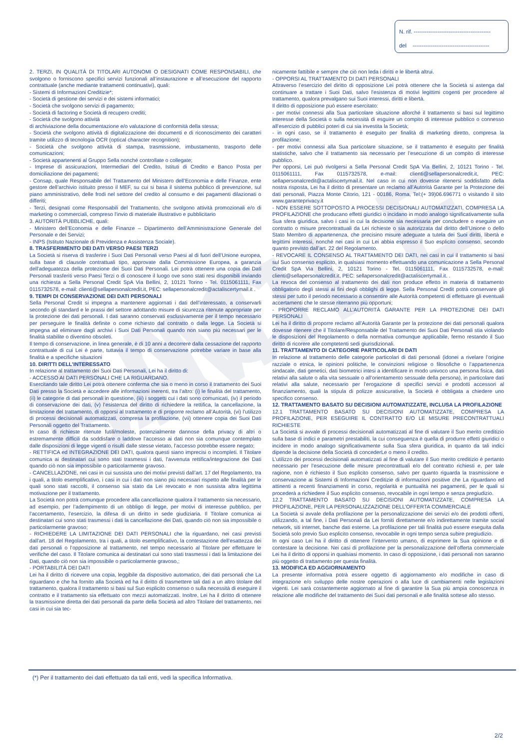FAC SIMILE
N. rif. ------------------------------------------
del ------------------------------------------
2. TERZI, IN QUALITÀ DI TITOLARI AUTONOMI O DESIGNATI COME RESPONSABILI, che svolgono o forniscono specifici servizi funzionali all’instaurazione e all’esecuzione del rapporto contrattuale (anche mediante trattamenti continuativi), quali:
- Sistemi di Informazioni Creditizie*;
- Società di gestione dei servizi e dei sistemi informatici;
- Società che svolgono servizi di pagamento;
- Società di factoring e Società di recupero crediti;
- Società che svolgono attività
di archiviazione della documentazione e/o valutazione di conformità della stessa;
- Società che svolgono attività di digitalizzazione dei documenti e di riconoscimento dei caratteri tramite utilizzo di tecnologia OCR (optical character recognition);
- Società che svolgono attività di stampa, trasmissione, imbustamento, trasporto delle comunicazioni;
- Società appartenenti al Gruppo Sella nonché controllate o collegate;
- Imprese di assicurazioni, Intermediari del Credito, Istituti di Credito e Banco Posta per domiciliazione dei pagamenti;
- Consap, quale Responsabile del Trattamento del Ministero dell’Economia e delle Finanze, ente gestore dell’archivio istituito presso il MEF, su cui si basa il sistema pubblico di prevenzione, sul piano amministrativo, delle frodi nel settore del credito al consumo e dei pagamenti dilazionati o differiti;
- Terzi, designati come Responsabili del Trattamento, che svolgono attività promozionali e/o di marketing o commerciali, compreso l’invio di materiale illustrativo e pubblicitario
3. AUTORITÀ PUBBLICHE, quali:
- Ministero dell’Economia e delle Finanze – Dipartimento dell’Amministrazione Generale del Personale e dei Servizi;
- INPS (Istituto Nazionale di Previdenza e Assistenza Sociale).
8. TRASFERIMENTO DEI DATI VERSO PAESI TERZI
La Società si riserva di trasferire i Suoi Dati Personali verso Paesi al di fuori dell’Unione europea, sulla base di clausole contrattuali tipo, approvate dalla Commissione Europea, a garanzia dell’adeguatezza della protezione dei Suoi Dati Personali. Lei potrà ottenere una copia dei Dati Personali trasferiti verso Paesi Terzi o di conoscere il luogo ove sono stati resi disponibili inviando una richiesta a Sella Personal Credit SpA Via Bellini, 2, 10121 Torino - Tel. 0115061111, Fax 0115732578, e-mail: clienti@sellapersonalcredit.it, PEC: sellapersonalcredit@actaliscertymail.it .
9. TEMPI DI CONSERVAZIONE DEI DATI PERSONALI
Sella Personal Credit si impegna a mantenere aggiornati i dati dell’interessato, a conservarli secondo gli standard e le prassi del settore adottando misure di sicurezza ritenute appropriate per la protezione dei dati personali. I dati saranno conservati esclusivamente per il tempo necessario per perseguire le finalità definite o come richiesto dal contratto o dalla legge. La Società si impegna ad eliminare dagli archivi i Suoi Dati Personali quando non siano più necessari per le finalità stabilite o diventino obsoleti.
Il tempo di conservazione, in linea generale, è di 10 anni a decorrere dalla cessazione del rapporto contrattuale di cui Lei è parte, tuttavia il tempo di conservazione potrebbe variare in base alla finalità e a specifiche situazioni
10. DIRITTI DELL’INTERESSATO
In relazione al trattamento dei Suoi Dati Personali, Lei ha il diritto di:
- ACCESSO AI DATI PERSONALI CHE LA RIGUARDANO.
Esercitando tale diritto Lei potrà ottenere conferma che sia o meno in corso il trattamento dei Suoi Dati presso la Società e accedere alle informazioni inerenti, tra l’altro: (i) le finalità del trattamento, (ii) le categorie di dati personali in questione, (iii) i soggetti cui i dati sono comunicati, (iv) il periodo di conservazione dei dati, (v) l’esistenza del diritto di richiedere la rettifica, la cancellazione, la limitazione del trattamento, di opporsi al trattamento e di proporre reclamo all’Autorità, (vi) l’utilizzo di processi decisionali automatizzati, compresa la profilazione, (vii) ottenere copia dei Suoi Dati Personali oggetto del Trattamento.
In caso di richieste ritenute futili/moleste, potenzialmente dannose della privacy di altri o estremamente difficili da soddisfare o laddove l’accesso ai dati non sia comunque contemplato dalle disposizioni di legge vigenti o risulti dalle stesse vietato, l’accesso potrebbe essere negato;
- RETTIFICA ed INTEGRAZIONE DEI DATI, qualora questi siano imprecisi o incompleti. Il Titolare comunica ai destinatari cui sono stati trasmessi i dati, l’avvenuta rettifica/integrazione dei Dati quando ciò non sia impossibile o particolarmente gravoso.
- CANCELLAZIONE, nei casi in cui sussista uno dei motivi previsti dall’art. 17 del Regolamento, tra i quali, a titolo esemplificativo, i casi in cui i dati non siano più necessari rispetto alle finalità per le quali sono stati raccolti, il consenso sia stato da Lei revocato e non sussista altra legittima motivazione per il trattamento.
La Società non potrà comunque procedere alla cancellazione qualora il trattamento sia necessario, ad esempio, per l’adempimento di un obbligo di legge, per motivi di interesse pubblico, per l’accertamento, l’esercizio, la difesa di un diritto in sede giudiziaria. Il Titolare comunica ai destinatari cui sono stati trasmessi i dati la cancellazione dei Dati, quando ciò non sia impossibile o particolarmente gravoso;
- RICHIEDERE LA LIMITAZIONE DEI DATI PERSONALI che la riguardano, nei casi previsti dall’art. 18 del Regolamento, tra i quali, a titolo esemplificativo, la contestazione dell’esattezza dei dati personali o l’opposizione al trattamento, nel tempo necessario al Titolare per effettuare le verifiche del caso. Il Titolare comunica ai destinatari cui sono stati trasmessi i dati la limitazione dei Dati, quando ciò non sia impossibile o particolarmente gravoso,;
- PORTABILITÀ DEI DATI
Lei ha il diritto di ricevere una copia, leggibile da dispositivo automatico, dei dati personali che La riguardano e che ha fornito alla Società ed ha il diritto di trasmettere tali dati a un altro titolare del trattamento, qualora il trattamento si basi sul Suo esplicito consenso o sulla necessità di eseguire il contratto e il trattamento sia effettuato con mezzi automatizzati. Inoltre, Lei ha il diritto di ottenere la trasmissione diretta dei dati personali da parte della Società ad altro Titolare del trattamento, nei casi in cui sia tec-
nicamente fattibile e sempre che ciò non leda i diritti e le libertà altrui.
- OPPORSI AL TRATTAMENTO DI DATI PERSONALI
Attraverso l’esercizio del diritto di opposizione Lei potrà ottenere che la Società si astenga dal continuare a trattare i Suoi Dati, salvo l’esistenza di motivi legittimi cogenti per procedere al trattamento, qualora prevalgano sui Suoi interessi, diritti e libertà.
Il diritto di opposizione può essere esercitato:
- per motivi connessi alla Sua particolare situazione allorché il trattamento si basi sul legittimo interesse della Società o sulla necessità di esguire un compito di interesse pubblico o connesso all’esercizio di pubblici poteri di cui sia investita la Società;
- in ogni caso, se il trattamento è eseguito per finalità di marketing diretto, compresa la profilazione;
- per motivi connessi alla Sua particolare situazione, se il trattamento è eseguito per finalità statistiche, salvo che il trattamento sia necessario per l’esecuzione di un compito di interesse pubblico.
Per opporsi, Lei può rivolgersi a Sella Personal Credit SpA Via Bellini, 2, 10121 Torino - Tel. 0115061111, Fax 0115732578, e-mail: clienti@sellapersonalcredit.it, PEC: sellapersonalcredit@actaliscertymail.it. Nel caso in cui non dovesse ritenersi soddisfatto della nostra risposta, Lei ha il diritto di presentare un reclamo all’Autorità Garante per la Protezione dei dati personali, Piazza Monte Citorio, 121 - 00186, Roma, Tel:(+ 39)06.696771 o visitando il sito www.garanteprivacy.it
- NON ESSERE SOTTOPOSTO A PROCESSI DECISIONALI AUTOMATIZZATI, COMPRESA LA PROFILAZIONE che producano effetti giuridici o incidano in modo analogo significativamente sulla Sua sfera giuridica, salvo i casi in cui la decisione sia necessaria per concludere o eseguire un contratto o misure precontrattuali da Lei richieste o sia autorizzata dal diritto dell’Unione o dello Stato Membro di appartenenza, che precisino misure adeguate a tutela dei Suoi diritti, libertà e legittimi interessi, nonché nei casi in cui Lei abbia espresso il Suo esplicito consenso, secondo quanto previsto dall’art. 22 del Regolamento.
- REVOCARE IL CONSENSO AL TRATTAMENTO DEI DATI, nei casi in cui il trattamento si basi sul Suo consenso esplicito, in qualsiasi momento effettuando una comunicazione a Sella Personal Credit SpA Via Bellini, 2, 10121 Torino - Tel. 0115061111, Fax 0115732578, e-mail: clienti@sellapersonalcredit.it, PEC: sellapersonalcredit@actaliscertymail.it. .
La revoca del consenso al trattamento dei dati non produce effetto in materia di trattamento obbligatorio degli stessi ai fini degli obblighi di legge. Sella Personal Credit potrà conservare gli stessi per tutto il periodo necessario a consentire alle Autorità competenti di effettuare gli eventuali accertamenti che le stesse riterranno più opportuni;
- PROPORRE RECLAMO ALL’AUTORITÀ GARANTE PER LA PROTEZIONE DEI DATI PERSONALI
Lei ha il diritto di proporre reclamo all’Autorità Garante per la protezione dei dati personali qualora dovesse ritenere che il Titolare/Responsabile del Trattamento dei Suoi Dati Personali stia violando le disposizioni del Regolamento o della normativa comunque applicabile, fermo restando il Suo diritto di ricorere alle comptetenti sedi giurisdizionali.
11. TRATTAMENTO DI CATEGORIE PARTICOLARI DI DATI
In relazione al trattamento delle categorie particolari di dati personali (idonei a rivelare l’origine razziale o etnica, le opinioni politiche, le convinzioni religiose o filosofiche o l’appartenenza sindacale, dati genetici, dati biometrici intesi a identificare in modo univoco una persona fisica, dati relativi alla salute o alla vita sessuale o all’orientamento sessuale della persona), in particolare dati relativi alla salute, necessario per l’erogazione di specifici servizi e prodotti accessori al finanziamento, quali la stipula di polizze assicurative, la Società è obbligata a chiedere uno specifico consenso.
12. TRATTAMENTO BASATO SU DECISIONI AUTOMATIZZATE, INCLUSA LA PROFILAZIONE
12.1 TRATTAMENTO BASATO SU DECISIONI AUTOMATIZZATE, COMPRESA LA PROFILAZIONE, PER ESEGUIRE IL CONTRATTO E/O LE MISURE PRECONTRATTUALI RICHIESTE
La Società si avvale di processi decisionali automatizzati al fine di valutare il Suo merito creditizio sulla base di indici e parametri prestabiliti, la cui conseguenza è quella di produrre effetti giuridici o incidere in modo analogo significativamente sulla Sua sfera giuridica, in quanto da tali indici dipende la decisione della Società di concederLe o meno il credito.
L’utilizzo dei processi decisionali automatizzati al fine di valutare il Suo merito creditizio è pertanto necessario per l’esecuzione delle misure precontrattuali e/o del contratto richiesti e, per tale ragione, non è richiesto il Suo esplicito consenso, salvo per quanto riguarda la trasmissione e conservazione ai Sistemi di Informazioni Creditizie di informazioni positive che La riguardano ed attinenti a recenti finanziamenti in corso, regolarità e puntualità nei pagamenti, per le quali si procederà a richiedere il Suo esplicito consenso, revocabile in ogni tempo e senza pregiudizio.
12.2 TRATTAMENTO BASATO SU DECISIONI AUTOMATIZZATE, COMPRESA LA PROFILAZIONE, PER LA PERSONALIZZAZIONE DELL’OFFERTA COMMERCIALE
La Società si avvale della profilazione per la personalizzazione dei servizi e/o dei prodotti offerti, utilizzando, a tal fine, i Dati Personali da Lei forniti direttamente e/o indirettamente tramite social network, siti internet, banche dati esterne. La profilazione per tali finalità può essere eseguita dalla Società solo previo Suo esplicito consenso, revocabile in ogni tempo senza subire pregiudizio.
In ogni caso Lei ha il diritto di ottenere l’intervento umano, di esprimere la Sua opinione e di contestare la decisione. Nei casi di profilazione per la personalizzazione dell’offerta commerciale Lei ha il diritto di opporsi in qualsiasi momento. In caso di opposizione, i dati personali non saranno più oggetto di trattamento per questa finalità.
13. MODIFICA ED AGGIORNAMENTO
La presente informativa potrà essere oggetto di aggiornamento e/o modifiche in caso di integrazione e/o sviluppo delle nostre operazioni o alla luce di cambiamenti nelle legislazioni vigenti. Lei sarà costantemente aggiornato al fine di garantire la Sua più ampia conoscenza in relazione alle modifiche del trattamento dei Suoi dati personali e alle finalità sottese allo stesso.
(*) Per il trattamento dei dati effettuato da tali enti, vedi la specifica Informativa.
2/2